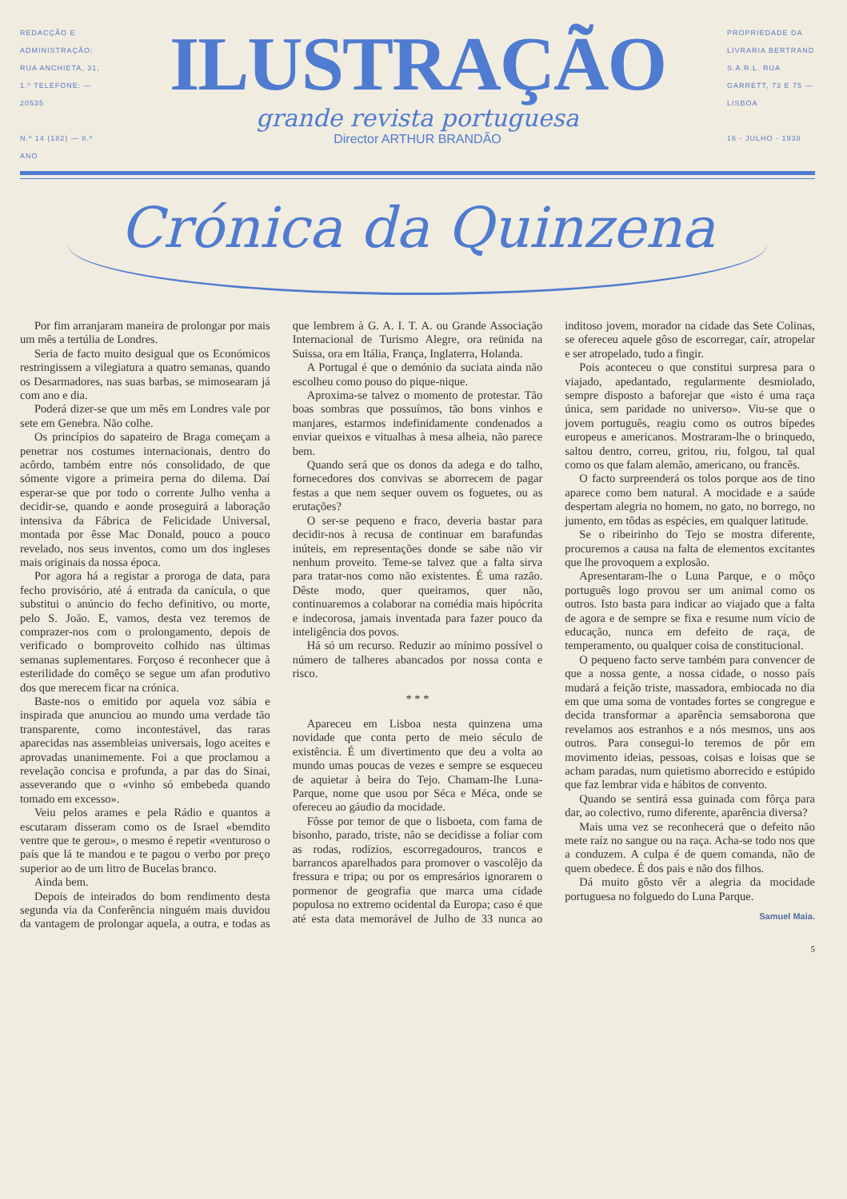REDACÇÃO E ADMINISTRAÇÃO: RUA ANCHIETA, 31, 1.º TELEFONE: — 20535
N.º 14 (182) — 8.º ANO
ILUSTRAÇÃO
grande revista portuguesa
Director ARTHUR BRANDÃO
PROPRIEDADE DA LIVRARIA BERTRAND S.A.R.L. RUA GARRETT, 73 E 75 — LISBOA
16 - JULHO - 1938
Crónica da Quinzena
Por fim arranjaram maneira de prolongar por mais um mês a tertúlia de Londres.
Seria de facto muito desigual que os Económicos restringissem a vilegiatura a quatro semanas, quando os Desarmadores, nas suas barbas, se mimosearam já com ano e dia.
Poderá dizer-se que um mês em Londres vale por sete em Genebra. Não colhe.
Os princípios do sapateiro de Braga começam a penetrar nos costumes internacionais, dentro do acôrdo, também entre nós consolidado, de que sómente vigore a primeira perna do dilema. Daí esperar-se que por todo o corrente Julho venha a decidir-se, quando e aonde proseguirá a laboração intensiva da Fábrica de Felicidade Universal, montada por êsse Mac Donald, pouco a pouco revelado, nos seus inventos, como um dos ingleses mais originais da nossa época.
Por agora há a registar a proroga de data, para fecho provisório, até á entrada da canícula, o que substitui o anúncio do fecho definitivo, ou morte, pelo S. João. E, vamos, desta vez teremos de comprazer-nos com o prolongamento, depois de verificado o bomproveito colhido nas últimas semanas suplementares. Forçoso é reconhecer que à esterilidade do comêço se segue um afan produtivo dos que merecem ficar na crónica.
Baste-nos o emitido por aquela voz sábia e inspirada que anunciou ao mundo uma verdade tão transparente, como incontestável, das raras aparecidas nas assembleias universais, logo aceites e aprovadas unanimemente. Foi a que proclamou a revelação concisa e profunda, a par das do Sinai, asseverando que o «vinho só embebeda quando tomado em excesso».
Veiu pelos arames e pela Rádio e quantos a escutaram disseram como os de Israel «bemdito ventre que te gerou», o mesmo é repetir «venturoso o país que lá te mandou e te pagou o verbo por preço superior ao de um litro de Bucelas branco.
Ainda bem.
Depois de inteirados do bom rendimento desta segunda via da Conferência ninguém mais duvidou da vantagem de prolongar aquela, a outra, e todas as que lembrem à G. A. I. T. A. ou Grande Associação Internacional de Turismo Alegre, ora reünida na Suissa, ora em Itália, França, Inglaterra, Holanda.
A Portugal é que o demónio da suciata ainda não escolheu como pouso do pique-nique.
Aproxima-se talvez o momento de protestar. Tão boas sombras que possuímos, tão bons vinhos e manjares, estarmos indefinidamente condenados a enviar queixos e vitualhas à mesa alheia, não parece bem.
Quando será que os donos da adega e do talho, fornecedores dos convivas se aborrecem de pagar festas a que nem sequer ouvem os foguetes, ou as erutações?
O ser-se pequeno e fraco, deveria bastar para decidir-nos à recusa de continuar em barafundas inúteis, em representações donde se sabe não vir nenhum proveito. Teme-se talvez que a falta sirva para tratar-nos como não existentes. É uma razão. Dêste modo, quer queiramos, quer não, continuaremos a colaborar na comédia mais hipócrita e indecorosa, jamais inventada para fazer pouco da inteligência dos povos.
Há só um recurso. Reduzir ao mínimo possível o número de talheres abancados por nossa conta e risco.
* * *
Apareceu em Lisboa nesta quinzena uma novidade que conta perto de meio século de existência. É um divertimento que deu a volta ao mundo umas poucas de vezes e sempre se esqueceu de aquietar à beira do Tejo. Chamam-lhe Luna-Parque, nome que usou por Séca e Méca, onde se ofereceu ao gáudio da mocidade.
Fôsse por temor de que o lisboeta, com fama de bisonho, parado, triste, não se decidisse a foliar com as rodas, rodízios, escorregadouros, trancos e barrancos aparelhados para promover o vascolêjo da fressura e tripa; ou por os empresários ignorarem o pormenor de geografia que marca uma cidade populosa no extremo ocidental da Europa; caso é que até esta data memorável de Julho de 33 nunca ao inditoso jovem, morador na cidade das Sete Colinas, se ofereceu aquele gôso de escorregar, caír, atropelar e ser atropelado, tudo a fingir.
Pois aconteceu o que constitui surpresa para o viajado, apedantado, regularmente desmiolado, sempre disposto a baforejar que «isto é uma raça única, sem paridade no universo». Viu-se que o jovem português, reagiu como os outros bípedes europeus e americanos. Mostraram-lhe o brinquedo, saltou dentro, correu, gritou, riu, folgou, tal qual como os que falam alemão, americano, ou francês.
O facto surpreenderá os tolos porque aos de tino aparece como bem natural. A mocidade e a saúde despertam alegria no homem, no gato, no borrego, no jumento, em tôdas as espécies, em qualquer latitude.
Se o ribeirinho do Tejo se mostra diferente, procuremos a causa na falta de elementos excitantes que lhe provoquem a explosão.
Apresentaram-lhe o Luna Parque, e o môço português logo provou ser um animal como os outros. Isto basta para indicar ao viajado que a falta de agora e de sempre se fixa e resume num vício de educação, nunca em defeito de raça, de temperamento, ou qualquer coisa de constitucional.
O pequeno facto serve também para convencer de que a nossa gente, a nossa cidade, o nosso país mudará a feição triste, massadora, embiocada no dia em que uma soma de vontades fortes se congregue e decida transformar a aparência semsaborona que revelamos aos estranhos e a nós mesmos, uns aos outros. Para consegui-lo teremos de pôr em movimento ideias, pessoas, coisas e loisas que se acham paradas, num quietismo aborrecido e estúpido que faz lembrar vida e hábitos de convento.
Quando se sentirá essa guinada com fôrça para dar, ao colectivo, rumo diferente, aparência diversa?
Mais uma vez se reconhecerá que o defeito não mete raíz no sangue ou na raça. Acha-se todo nos que a conduzem. A culpa é de quem comanda, não de quem obedece. É dos pais e não dos filhos.
Dá muito gôsto vêr a alegria da mocidade portuguesa no folguedo do Luna Parque.
Samuel Maia.
5